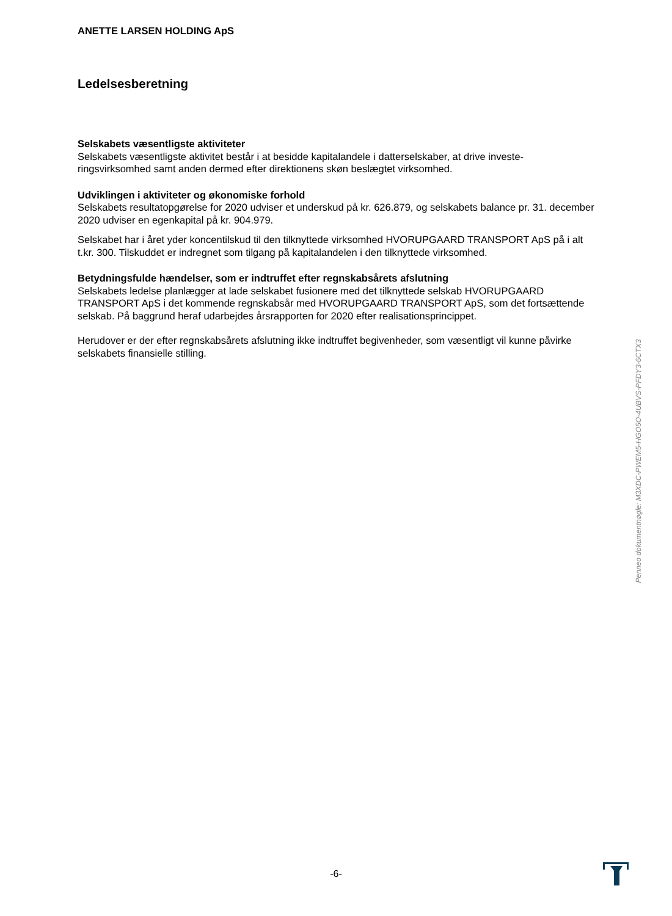ANETTE LARSEN HOLDING ApS
Ledelsesberetning
Selskabets væsentligste aktiviteter
Selskabets væsentligste aktivitet består i at besidde kapitalandele i datterselskaber, at drive investe-ringsvirksomhed samt anden dermed efter direktionens skøn beslægtet virksomhed.
Udviklingen i aktiviteter og økonomiske forhold
Selskabets resultatopgørelse for 2020 udviser et underskud på kr. 626.879, og selskabets balance pr. 31. december 2020 udviser en egenkapital på kr. 904.979.
Selskabet har i året yder koncentilskud til den tilknyttede virksomhed HVORUPGAARD TRANSPORT ApS på i alt t.kr. 300. Tilskuddet er indregnet som tilgang på kapitalandelen i den tilknyttede virksomhed.
Betydningsfulde hændelser, som er indtruffet efter regnskabsårets afslutning
Selskabets ledelse planlægger at lade selskabet fusionere med det tilknyttede selskab HVORUPGAARD TRANSPORT ApS i det kommende regnskabsår med HVORUPGAARD TRANSPORT ApS, som det fortsættende selskab. På baggrund heraf udarbejdes årsrapporten for 2020 efter realisationsprincippet.
Herudover er der efter regnskabsårets afslutning ikke indtruffet begivenheder, som væsentligt vil kunne påvirke selskabets finansielle stilling.
Penneo dokumentnøgle: M3XDC-PWEM5-HGO5O-4UBVS-PFDY3-6CTX3
-6-